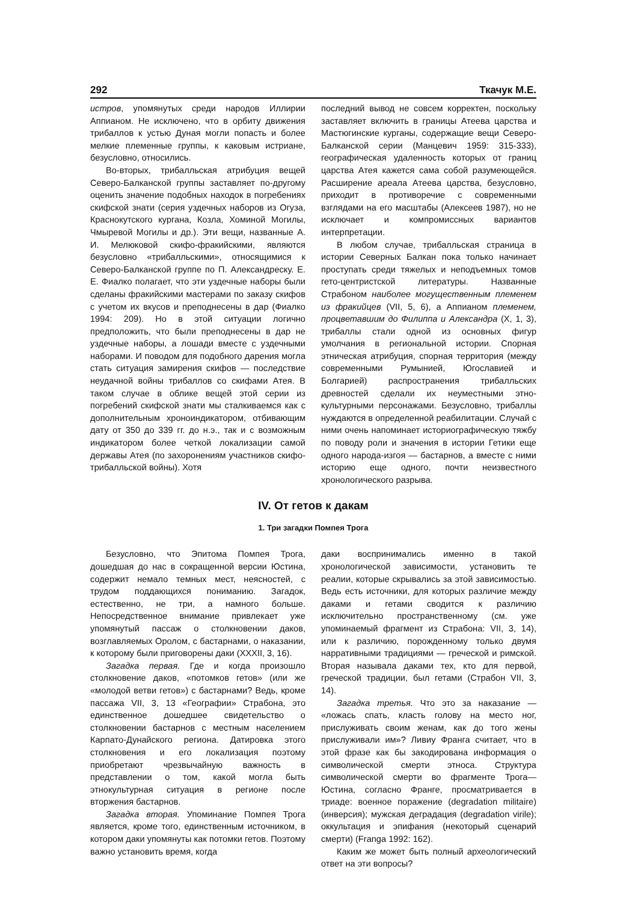292 Ткачук М.Е.
истров, упомянутых среди народов Иллирии Аппианом. Не исключено, что в орбиту движения трибаллов к устью Дуная могли попасть и более мелкие племенные группы, к каковым истриане, безусловно, относились.
Во-вторых, трибалльская атрибуция вещей Северо-Балканской группы заставляет по-другому оценить значение подобных находок в погребениях скифской знати (серия уздечных наборов из Огуза, Краснокутского кургана, Козла, Хоминой Могилы, Чмыревой Могилы и др.). Эти вещи, названные А. И. Мелюковой скифо-фракийскими, являются безусловно «трибалльскими», относящимися к Северо-Балканской группе по П. Александреску. Е. Е. Фиалко полагает, что эти уздечные наборы были сделаны фракийскими мастерами по заказу скифов с учетом их вкусов и преподнесены в дар (Фиалко 1994: 209). Но в этой ситуации логично предположить, что были преподнесены в дар не уздечные наборы, а лошади вместе с уздечными наборами. И поводом для подобного дарения могла стать ситуация замирения скифов — последствие неудачной войны трибаллов со скифами Атея. В таком случае в облике вещей этой серии из погребений скифской знати мы сталкиваемся как с дополнительным хроноиндикатором, отбивающим дату от 350 до 339 гг. до н.э., так и с возможным индикатором более четкой локализации самой державы Атея (по захоронениям участников скифо-трибалльской войны). Хотя
последний вывод не совсем корректен, поскольку заставляет включить в границы Атеева царства и Мастюгинские курганы, содержащие вещи Северо-Балканской серии (Манцевич 1959: 315-333), географическая удаленность которых от границ царства Атея кажется сама собой разумеющейся. Расширение ареала Атеева царства, безусловно, приходит в противоречие с современными взглядами на его масштабы (Алексеев 1987), но не исключает и компромиссных вариантов интерпретации.
В любом случае, трибалльская страница в истории Северных Балкан пока только начинает проступать среди тяжелых и неподъемных томов гето-центристской литературы. Названные Страбоном наиболее могущественным племенем из фракийцев (VII, 5, 6), а Аппианом племенем, процветавшим до Филиппа и Александра (X, 1, 3), трибаллы стали одной из основных фигур умолчания в региональной истории. Спорная этническая атрибуция, спорная территория (между современными Румынией, Югославией и Болгарией) распространения трибалльских древностей сделали их неуместными этно-культурными персонажами. Безусловно, трибаллы нуждаются в определенной реабилитации. Случай с ними очень напоминает историографическую тяжбу по поводу роли и значения в истории Гетики еще одного народа-изгоя — бастарнов, а вместе с ними историю еще одного, почти неизвестного хронологического разрыва.
IV. От гетов к дакам
1. Три загадки Помпея Трога
Безусловно, что Эпитома Помпея Трога, дошедшая до нас в сокращенной версии Юстина, содержит немало темных мест, неясностей, с трудом поддающихся пониманию. Загадок, естественно, не три, а намного больше. Непосредственное внимание привлекает уже упомянутый пассаж о столкновении даков, возглавляемых Оролом, с бастарнами, о наказании, к которому были приговорены даки (XXXII, 3, 16).
Загадка первая. Где и когда произошло столкновение даков, «потомков гетов» (или же «молодой ветви гетов») с бастарнами? Ведь, кроме пассажа VII, 3, 13 «Географии» Страбона, это единственное дошедшее свидетельство о столкновении бастарнов с местным населением Карпато-Дунайского региона. Датировка этого столкновения и его локализация поэтому приобретают чрезвычайную важность в представлении о том, какой могла быть этнокультурная ситуация в регионе после вторжения бастарнов.
Загадка вторая. Упоминание Помпея Трога является, кроме того, единственным источником, в котором даки упомянуты как потомки гетов. Поэтому важно установить время, когда
даки воспринимались именно в такой хронологической зависимости, установить те реалии, которые скрывались за этой зависимостью. Ведь есть источники, для которых различие между даками и гетами сводится к различию исключительно пространственному (см. уже упоминаемый фрагмент из Страбона: VII, 3, 14), или к различию, порожденному только двумя нарративными традициями — греческой и римской. Вторая называла даками тех, кто для первой, греческой традиции, был гетами (Страбон VII, 3, 14).
Загадка третья. Что это за наказание — «ложась спать, класть голову на место ног, прислуживать своим женам, как до того жены прислуживали им»? Ливиу Франга считает, что в этой фразе как бы закодирована информация о символической смерти этноса. Структура символической смерти во фрагменте Трога—Юстина, согласно Франге, просматривается в триаде: военное поражение (degradation militaire) (инверсия); мужская деградация (degradation virile); оккультация и эпифания (некоторый сценарий смерти) (Franga 1992: 162).
Каким же может быть полный археологический ответ на эти вопросы?